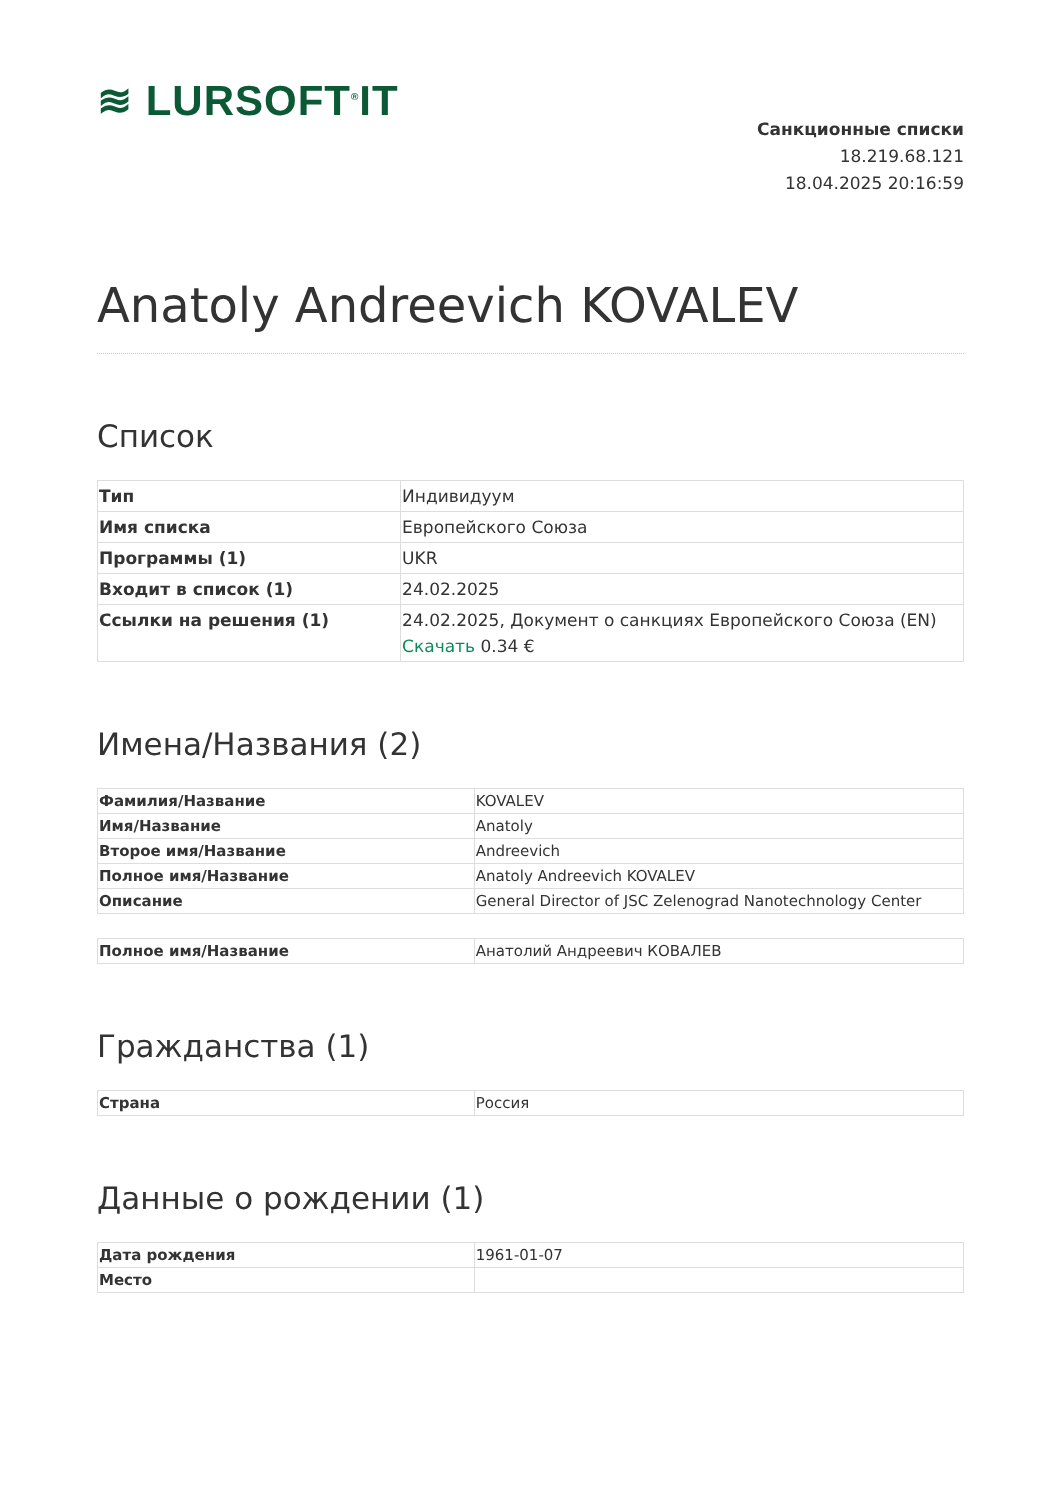≋ LURSOFT<sup>®</sup>IT
Санкционные списки
18.219.68.121
18.04.2025 20:16:59
Anatoly Andreevich KOVALEV
Список
| Тип | Индивидуум |
| Имя списка | Европейского Союза |
| Программы (1) | UKR |
| Входит в список (1) | 24.02.2025 |
| Ссылки на решения (1) | 24.02.2025, Документ о санкциях Европейского Союза (EN) Скачать 0.34 € |
Имена/Названия (2)
| Фамилия/Название | KOVALEV |
| Имя/Название | Anatoly |
| Второе имя/Название | Andreevich |
| Полное имя/Название | Anatoly Andreevich KOVALEV |
| Описание | General Director of JSC Zelenograd Nanotechnology Center |
| Полное имя/Название | Анатолий Андреевич КОВАЛЕВ |
Гражданства (1)
| Страна | Россия |
Данные о рождении (1)
| Дата рождения | 1961-01-07 |
| Место | |